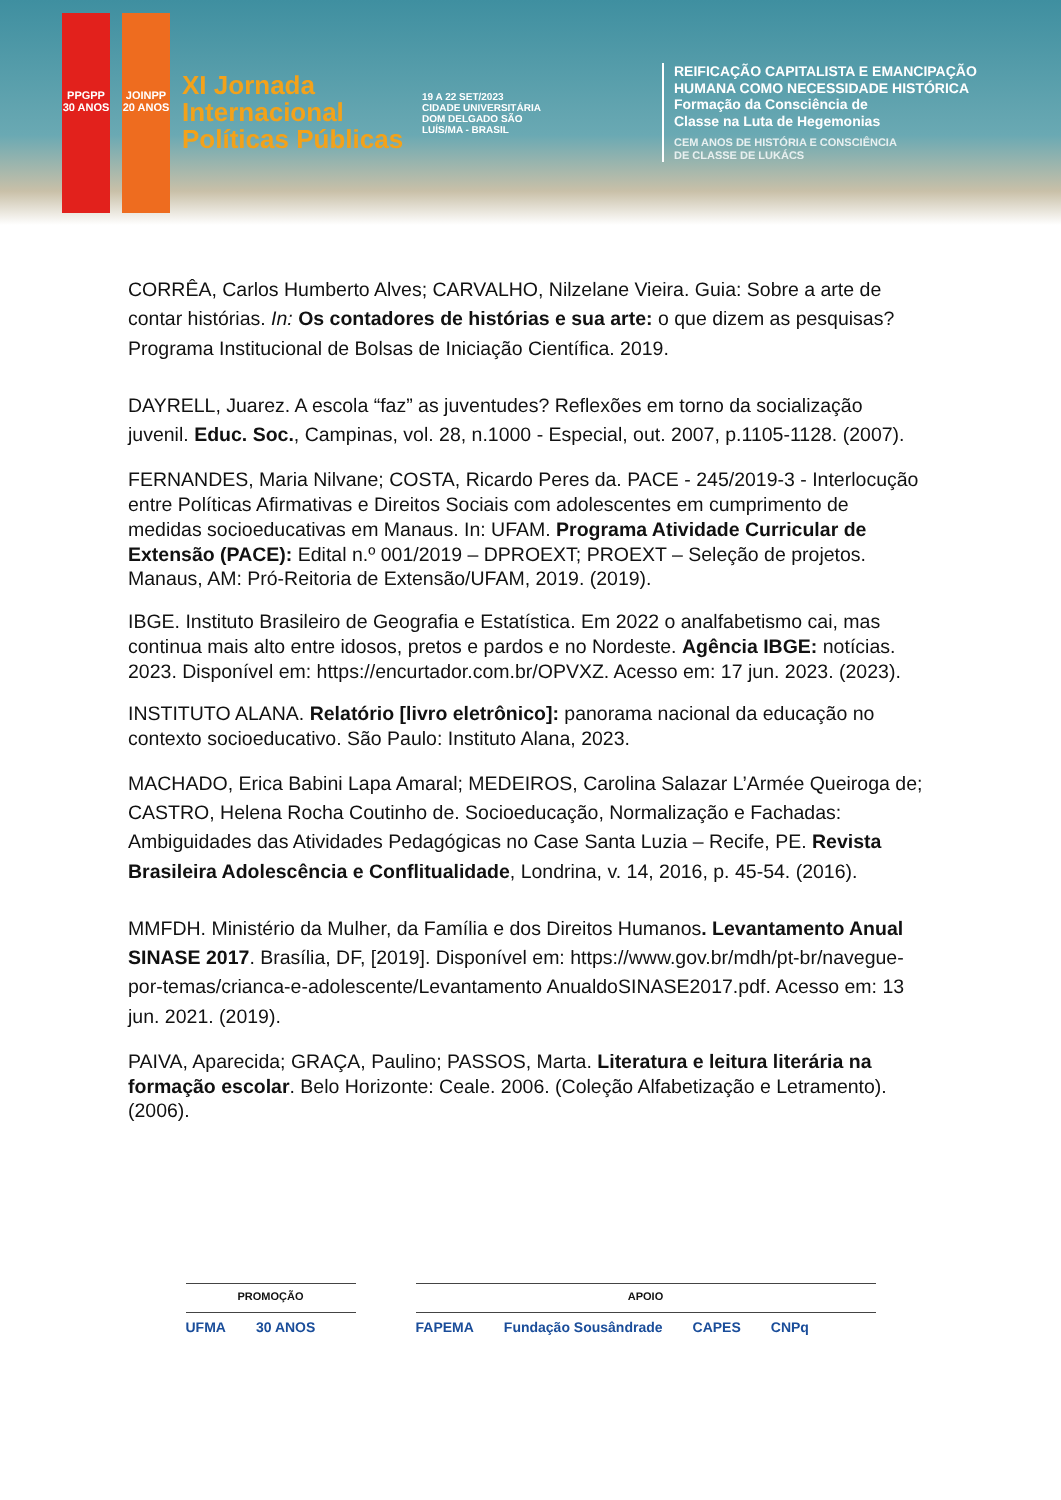PPGPP 30 ANOS
JOINPP 20 ANOS
XI Jornada Internacional Políticas Públicas
19 A 22 SET/2023
CIDADE UNIVERSITÁRIA DOM DELGADO SÃO LUÍS/MA - BRASIL
REIFICAÇÃO CAPITALISTA E EMANCIPAÇÃO
HUMANA COMO NECESSIDADE HISTÓRICA
Formação da Consciência de
Classe na Luta de Hegemonias
CEM ANOS DE HISTÓRIA E CONSCIÊNCIA
DE CLASSE DE LUKÁCS
CORRÊA, Carlos Humberto Alves; CARVALHO, Nilzelane Vieira. Guia: Sobre a arte de contar histórias. In: Os contadores de histórias e sua arte: o que dizem as pesquisas? Programa Institucional de Bolsas de Iniciação Científica. 2019.
DAYRELL, Juarez. A escola “faz” as juventudes? Reflexões em torno da socialização juvenil. Educ. Soc., Campinas, vol. 28, n.1000 - Especial, out. 2007, p.1105-1128. (2007).
FERNANDES, Maria Nilvane; COSTA, Ricardo Peres da. PACE - 245/2019-3 - Interlocução entre Políticas Afirmativas e Direitos Sociais com adolescentes em cumprimento de medidas socioeducativas em Manaus. In: UFAM. Programa Atividade Curricular de Extensão (PACE): Edital n.º 001/2019 – DPROEXT; PROEXT – Seleção de projetos. Manaus, AM: Pró-Reitoria de Extensão/UFAM, 2019. (2019).
IBGE. Instituto Brasileiro de Geografia e Estatística. Em 2022 o analfabetismo cai, mas continua mais alto entre idosos, pretos e pardos e no Nordeste. Agência IBGE: notícias. 2023. Disponível em: https://encurtador.com.br/OPVXZ. Acesso em: 17 jun. 2023. (2023).
INSTITUTO ALANA. Relatório [livro eletrônico]: panorama nacional da educação no contexto socioeducativo. São Paulo: Instituto Alana, 2023.
MACHADO, Erica Babini Lapa Amaral; MEDEIROS, Carolina Salazar L’Armée Queiroga de; CASTRO, Helena Rocha Coutinho de. Socioeducação, Normalização e Fachadas: Ambiguidades das Atividades Pedagógicas no Case Santa Luzia – Recife, PE. Revista Brasileira Adolescência e Conflitualidade, Londrina, v. 14, 2016, p. 45-54. (2016).
MMFDH. Ministério da Mulher, da Família e dos Direitos Humanos. Levantamento Anual SINASE 2017. Brasília, DF, [2019]. Disponível em: https://www.gov.br/mdh/pt-br/navegue-por-temas/crianca-e-adolescente/Levantamento AnualdoSINASE2017.pdf. Acesso em: 13 jun. 2021. (2019).
PAIVA, Aparecida; GRAÇA, Paulino; PASSOS, Marta. Literatura e leitura literária na formação escolar. Belo Horizonte: Ceale. 2006. (Coleção Alfabetização e Letramento). (2006).
PROMOÇÃO
UFMA 30 ANOS
APOIO
FAPEMA Fundação Sousândrade CAPES CNPq